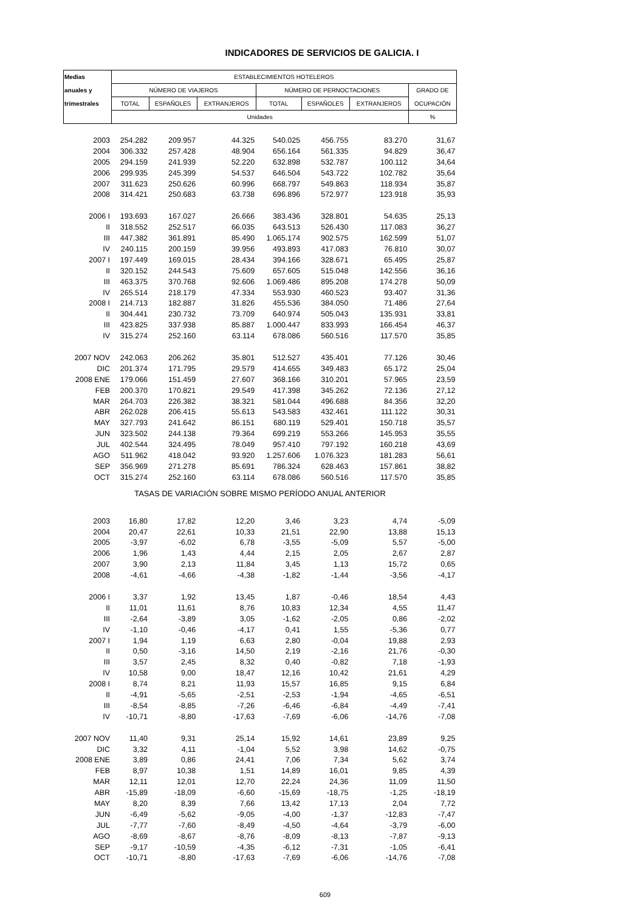INDICADORES DE SERVICIOS DE GALICIA. I
| Medias | ESTABLECIMIENTOS HOTELEROS | | | | | | |
| --- | --- | --- | --- | --- | --- | --- | --- |
| anuales y | NÚMERO DE VIAJEROS | | | NÚMERO DE PERNOCTACIONES | | | GRADO DE |
| trimestrales | TOTAL | ESPAÑOLES | EXTRANJEROS | TOTAL | ESPAÑOLES | EXTRANJEROS | OCUPACIÓN |
| | Unidades | | | | | | % |
| 2003 | 254.282 | 209.957 | 44.325 | 540.025 | 456.755 | 83.270 | 31,67 |
| 2004 | 306.332 | 257.428 | 48.904 | 656.164 | 561.335 | 94.829 | 36,47 |
| 2005 | 294.159 | 241.939 | 52.220 | 632.898 | 532.787 | 100.112 | 34,64 |
| 2006 | 299.935 | 245.399 | 54.537 | 646.504 | 543.722 | 102.782 | 35,64 |
| 2007 | 311.623 | 250.626 | 60.996 | 668.797 | 549.863 | 118.934 | 35,87 |
| 2008 | 314.421 | 250.683 | 63.738 | 696.896 | 572.977 | 123.918 | 35,93 |
| 2006 I | 193.693 | 167.027 | 26.666 | 383.436 | 328.801 | 54.635 | 25,13 |
| II | 318.552 | 252.517 | 66.035 | 643.513 | 526.430 | 117.083 | 36,27 |
| III | 447.382 | 361.891 | 85.490 | 1.065.174 | 902.575 | 162.599 | 51,07 |
| IV | 240.115 | 200.159 | 39.956 | 493.893 | 417.083 | 76.810 | 30,07 |
| 2007 I | 197.449 | 169.015 | 28.434 | 394.166 | 328.671 | 65.495 | 25,87 |
| II | 320.152 | 244.543 | 75.609 | 657.605 | 515.048 | 142.556 | 36,16 |
| III | 463.375 | 370.768 | 92.606 | 1.069.486 | 895.208 | 174.278 | 50,09 |
| IV | 265.514 | 218.179 | 47.334 | 553.930 | 460.523 | 93.407 | 31,36 |
| 2008 I | 214.713 | 182.887 | 31.826 | 455.536 | 384.050 | 71.486 | 27,64 |
| II | 304.441 | 230.732 | 73.709 | 640.974 | 505.043 | 135.931 | 33,81 |
| III | 423.825 | 337.938 | 85.887 | 1.000.447 | 833.993 | 166.454 | 46,37 |
| IV | 315.274 | 252.160 | 63.114 | 678.086 | 560.516 | 117.570 | 35,85 |
| 2007 NOV | 242.063 | 206.262 | 35.801 | 512.527 | 435.401 | 77.126 | 30,46 |
| DIC | 201.374 | 171.795 | 29.579 | 414.655 | 349.483 | 65.172 | 25,04 |
| 2008 ENE | 179.066 | 151.459 | 27.607 | 368.166 | 310.201 | 57.965 | 23,59 |
| FEB | 200.370 | 170.821 | 29.549 | 417.398 | 345.262 | 72.136 | 27,12 |
| MAR | 264.703 | 226.382 | 38.321 | 581.044 | 496.688 | 84.356 | 32,20 |
| ABR | 262.028 | 206.415 | 55.613 | 543.583 | 432.461 | 111.122 | 30,31 |
| MAY | 327.793 | 241.642 | 86.151 | 680.119 | 529.401 | 150.718 | 35,57 |
| JUN | 323.502 | 244.138 | 79.364 | 699.219 | 553.266 | 145.953 | 35,55 |
| JUL | 402.544 | 324.495 | 78.049 | 957.410 | 797.192 | 160.218 | 43,69 |
| AGO | 511.962 | 418.042 | 93.920 | 1.257.606 | 1.076.323 | 181.283 | 56,61 |
| SEP | 356.969 | 271.278 | 85.691 | 786.324 | 628.463 | 157.861 | 38,82 |
| OCT | 315.274 | 252.160 | 63.114 | 678.086 | 560.516 | 117.570 | 35,85 |
| TASAS DE VARIACIÓN SOBRE MISMO PERÍODO ANUAL ANTERIOR | | | | | | | |
| 2003 | 16,80 | 17,82 | 12,20 | 3,46 | 3,23 | 4,74 | -5,09 |
| 2004 | 20,47 | 22,61 | 10,33 | 21,51 | 22,90 | 13,88 | 15,13 |
| 2005 | -3,97 | -6,02 | 6,78 | -3,55 | -5,09 | 5,57 | -5,00 |
| 2006 | 1,96 | 1,43 | 4,44 | 2,15 | 2,05 | 2,67 | 2,87 |
| 2007 | 3,90 | 2,13 | 11,84 | 3,45 | 1,13 | 15,72 | 0,65 |
| 2008 | -4,61 | -4,66 | -4,38 | -1,82 | -1,44 | -3,56 | -4,17 |
| 2006 I | 3,37 | 1,92 | 13,45 | 1,87 | -0,46 | 18,54 | 4,43 |
| II | 11,01 | 11,61 | 8,76 | 10,83 | 12,34 | 4,55 | 11,47 |
| III | -2,64 | -3,89 | 3,05 | -1,62 | -2,05 | 0,86 | -2,02 |
| IV | -1,10 | -0,46 | -4,17 | 0,41 | 1,55 | -5,36 | 0,77 |
| 2007 I | 1,94 | 1,19 | 6,63 | 2,80 | -0,04 | 19,88 | 2,93 |
| II | 0,50 | -3,16 | 14,50 | 2,19 | -2,16 | 21,76 | -0,30 |
| III | 3,57 | 2,45 | 8,32 | 0,40 | -0,82 | 7,18 | -1,93 |
| IV | 10,58 | 9,00 | 18,47 | 12,16 | 10,42 | 21,61 | 4,29 |
| 2008 I | 8,74 | 8,21 | 11,93 | 15,57 | 16,85 | 9,15 | 6,84 |
| II | -4,91 | -5,65 | -2,51 | -2,53 | -1,94 | -4,65 | -6,51 |
| III | -8,54 | -8,85 | -7,26 | -6,46 | -6,84 | -4,49 | -7,41 |
| IV | -10,71 | -8,80 | -17,63 | -7,69 | -6,06 | -14,76 | -7,08 |
| 2007 NOV | 11,40 | 9,31 | 25,14 | 15,92 | 14,61 | 23,89 | 9,25 |
| DIC | 3,32 | 4,11 | -1,04 | 5,52 | 3,98 | 14,62 | -0,75 |
| 2008 ENE | 3,89 | 0,86 | 24,41 | 7,06 | 7,34 | 5,62 | 3,74 |
| FEB | 8,97 | 10,38 | 1,51 | 14,89 | 16,01 | 9,85 | 4,39 |
| MAR | 12,11 | 12,01 | 12,70 | 22,24 | 24,36 | 11,09 | 11,50 |
| ABR | -15,89 | -18,09 | -6,60 | -15,69 | -18,75 | -1,25 | -18,19 |
| MAY | 8,20 | 8,39 | 7,66 | 13,42 | 17,13 | 2,04 | 7,72 |
| JUN | -6,49 | -5,62 | -9,05 | -4,00 | -1,37 | -12,83 | -7,47 |
| JUL | -7,77 | -7,60 | -8,49 | -4,50 | -4,64 | -3,79 | -6,00 |
| AGO | -8,69 | -8,67 | -8,76 | -8,09 | -8,13 | -7,87 | -9,13 |
| SEP | -9,17 | -10,59 | -4,35 | -6,12 | -7,31 | -1,05 | -6,41 |
| OCT | -10,71 | -8,80 | -17,63 | -7,69 | -6,06 | -14,76 | -7,08 |
609